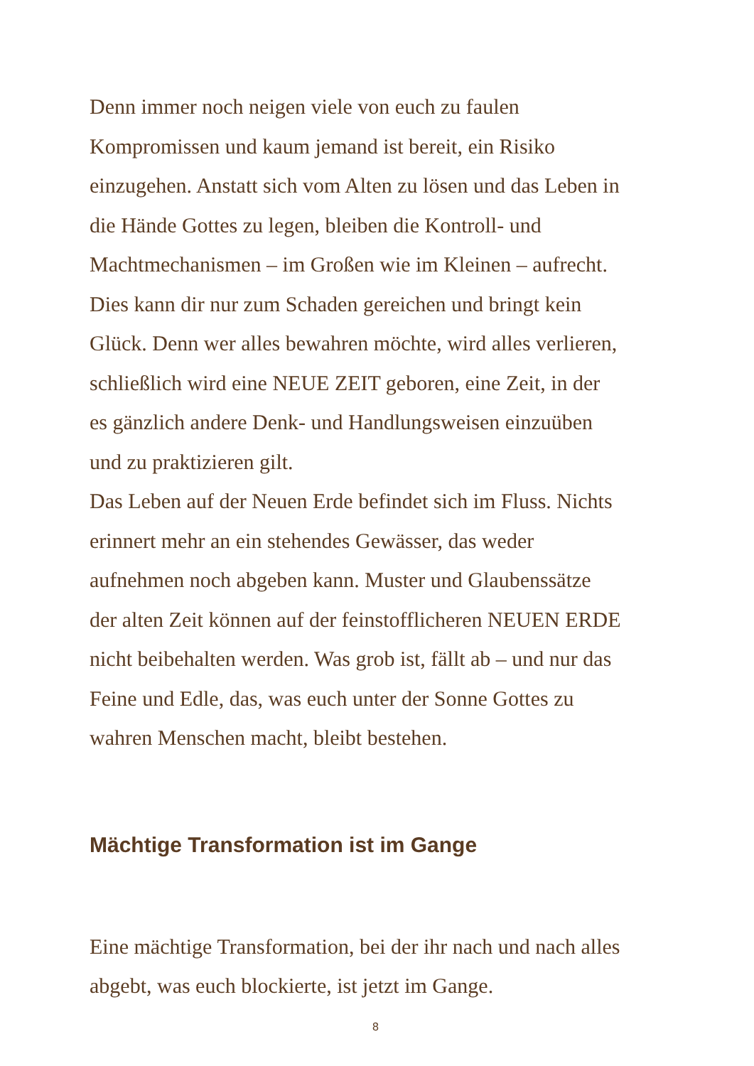Denn immer noch neigen viele von euch zu faulen
Kompromissen und kaum jemand ist bereit, ein Risiko
einzugehen. Anstatt sich vom Alten zu lösen und das Leben in
die Hände Gottes zu legen, bleiben die Kontroll- und
Machtmechanismen – im Großen wie im Kleinen – aufrecht.
Dies kann dir nur zum Schaden gereichen und bringt kein
Glück. Denn wer alles bewahren möchte, wird alles verlieren,
schließlich wird eine NEUE ZEIT geboren, eine Zeit, in der
es gänzlich andere Denk- und Handlungsweisen einzuüben
und zu praktizieren gilt.
Das Leben auf der Neuen Erde befindet sich im Fluss. Nichts
erinnert mehr an ein stehendes Gewässer, das weder
aufnehmen noch abgeben kann. Muster und Glaubenssätze
der alten Zeit können auf der feinstofflicheren NEUEN ERDE
nicht beibehalten werden. Was grob ist, fällt ab – und nur das
Feine und Edle, das, was euch unter der Sonne Gottes zu
wahren Menschen macht, bleibt bestehen.
Mächtige Transformation ist im Gange
Eine mächtige Transformation, bei der ihr nach und nach alles
abgebt, was euch blockierte, ist jetzt im Gange.
8